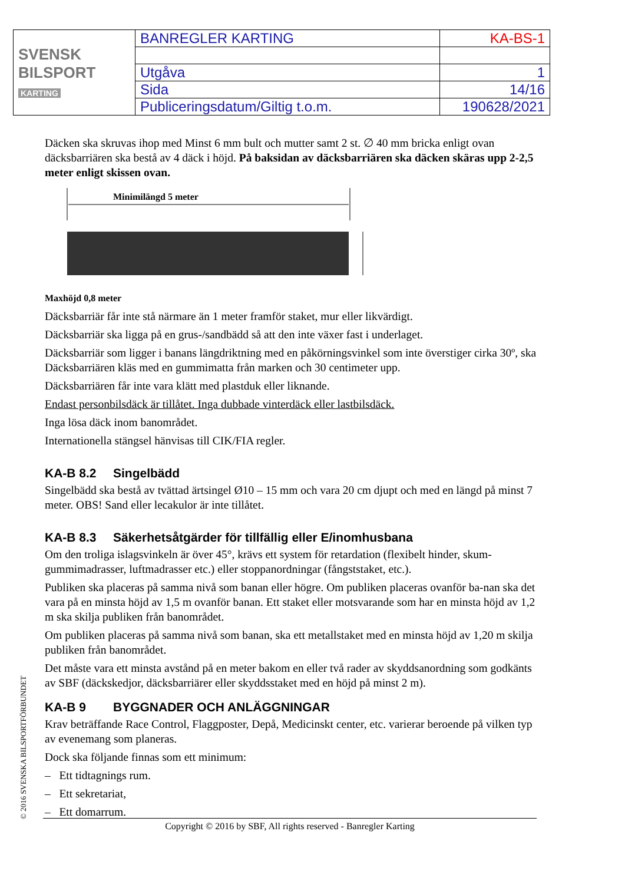| SVENSK BILSPORT KARTING | BANREGLER KARTING | KA-BS-1 |
| | Utgåva | 1 |
| | Sida | 14/16 |
| | Publiceringsdatum/Giltig t.o.m. | 190628/2021 |
Däcken ska skruvas ihop med Minst 6 mm bult och mutter samt 2 st. ∅ 40 mm bricka enligt ovan däcksbarriären ska bestå av 4 däck i höjd. På baksidan av däcksbarriären ska däcken skäras upp 2-2,5 meter enligt skissen ovan.
Minimilängd 5 meter
Maxhöjd 0,8 meter
Däcksbarriär får inte stå närmare än 1 meter framför staket, mur eller likvärdigt.
Däcksbarriär ska ligga på en grus-/sandbädd så att den inte växer fast i underlaget.
Däcksbarriär som ligger i banans längdriktning med en påkörningsvinkel som inte överstiger cirka 30º, ska Däcksbarriären kläs med en gummimatta från marken och 30 centimeter upp.
Däcksbarriären får inte vara klätt med plastduk eller liknande.
Endast personbilsdäck är tillåtet. Inga dubbade vinterdäck eller lastbilsdäck.
Inga lösa däck inom banområdet.
Internationella stängsel hänvisas till CIK/FIA regler.
KA-B 8.2 Singelbädd
Singelbädd ska bestå av tvättad ärtsingel Ø10 – 15 mm och vara 20 cm djupt och med en längd på minst 7 meter. OBS! Sand eller lecakulor är inte tillåtet.
KA-B 8.3 Säkerhetsåtgärder för tillfällig eller E/inomhusbana
Om den troliga islagsvinkeln är över 45°, krävs ett system för retardation (flexibelt hinder, skum-gummimadrasser, luftmadrasser etc.) eller stoppanordningar (fångststaket, etc.).
Publiken ska placeras på samma nivå som banan eller högre. Om publiken placeras ovanför ba-nan ska det vara på en minsta höjd av 1,5 m ovanför banan. Ett staket eller motsvarande som har en minsta höjd av 1,2 m ska skilja publiken från banområdet.
Om publiken placeras på samma nivå som banan, ska ett metallstaket med en minsta höjd av 1,20 m skilja publiken från banområdet.
Det måste vara ett minsta avstånd på en meter bakom en eller två rader av skyddsanordning som godkänts av SBF (däckskedjor, däcksbarriärer eller skyddsstaket med en höjd på minst 2 m).
KA-B 9 BYGGNADER OCH ANLÄGGNINGAR
Krav beträffande Race Control, Flaggposter, Depå, Medicinskt center, etc. varierar beroende på vilken typ av evenemang som planeras.
Dock ska följande finnas som ett minimum:
– Ett tidtagnings rum.
– Ett sekretariat,
– Ett domarrum.
© 2016 SVENSKA BILSPORTFÖRBUNDET Copyright © 2016 by SBF, All rights reserved - Banregler Karting